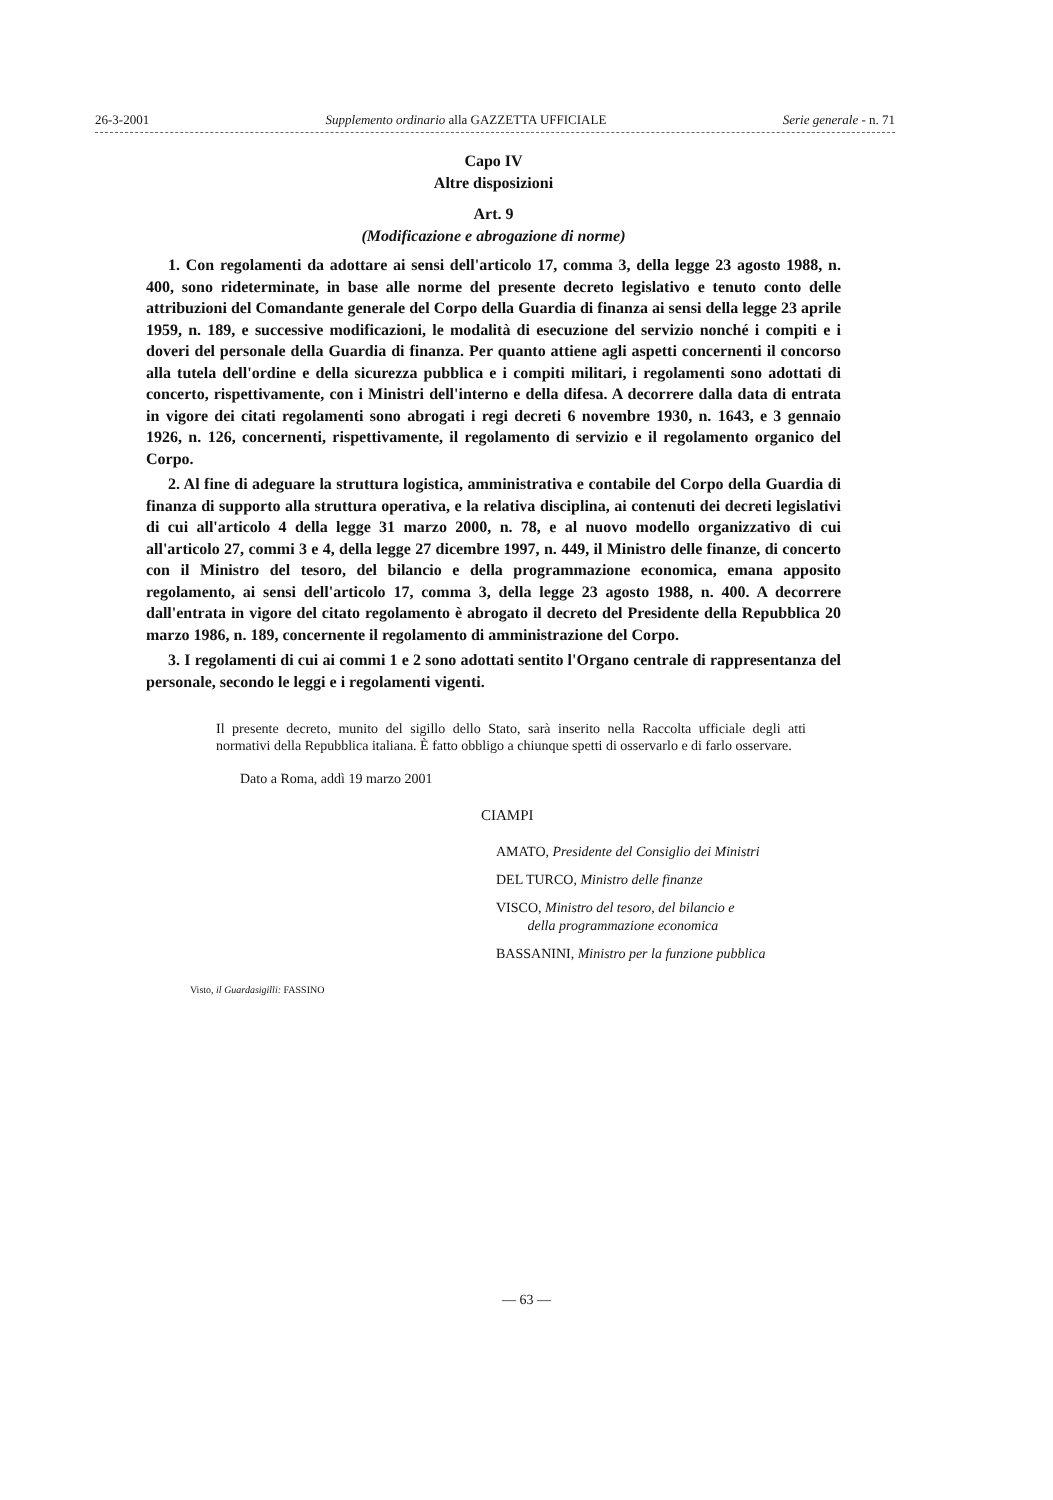26-3-2001 Supplemento ordinario alla GAZZETTA UFFICIALE Serie generale - n. 71
Capo IV
Altre disposizioni
Art. 9
(Modificazione e abrogazione di norme)
1. Con regolamenti da adottare ai sensi dell'articolo 17, comma 3, della legge 23 agosto 1988, n. 400, sono rideterminate, in base alle norme del presente decreto legislativo e tenuto conto delle attribuzioni del Comandante generale del Corpo della Guardia di finanza ai sensi della legge 23 aprile 1959, n. 189, e successive modificazioni, le modalità di esecuzione del servizio nonché i compiti e i doveri del personale della Guardia di finanza. Per quanto attiene agli aspetti concernenti il concorso alla tutela dell'ordine e della sicurezza pubblica e i compiti militari, i regolamenti sono adottati di concerto, rispettivamente, con i Ministri dell'interno e della difesa. A decorrere dalla data di entrata in vigore dei citati regolamenti sono abrogati i regi decreti 6 novembre 1930, n. 1643, e 3 gennaio 1926, n. 126, concernenti, rispettivamente, il regolamento di servizio e il regolamento organico del Corpo.
2. Al fine di adeguare la struttura logistica, amministrativa e contabile del Corpo della Guardia di finanza di supporto alla struttura operativa, e la relativa disciplina, ai contenuti dei decreti legislativi di cui all'articolo 4 della legge 31 marzo 2000, n. 78, e al nuovo modello organizzativo di cui all'articolo 27, commi 3 e 4, della legge 27 dicembre 1997, n. 449, il Ministro delle finanze, di concerto con il Ministro del tesoro, del bilancio e della programmazione economica, emana apposito regolamento, ai sensi dell'articolo 17, comma 3, della legge 23 agosto 1988, n. 400. A decorrere dall'entrata in vigore del citato regolamento è abrogato il decreto del Presidente della Repubblica 20 marzo 1986, n. 189, concernente il regolamento di amministrazione del Corpo.
3. I regolamenti di cui ai commi 1 e 2 sono adottati sentito l'Organo centrale di rappresentanza del personale, secondo le leggi e i regolamenti vigenti.
Il presente decreto, munito del sigillo dello Stato, sarà inserito nella Raccolta ufficiale degli atti normativi della Repubblica italiana. È fatto obbligo a chiunque spetti di osservarlo e di farlo osservare.
Dato a Roma, addì 19 marzo 2001
CIAMPI
AMATO, Presidente del Consiglio dei Ministri
DEL TURCO, Ministro delle finanze
VISCO, Ministro del tesoro, del bilancio e
della programmazione economica
BASSANINI, Ministro per la funzione pubblica
Visto, il Guardasigilli: FASSINO
— 63 —